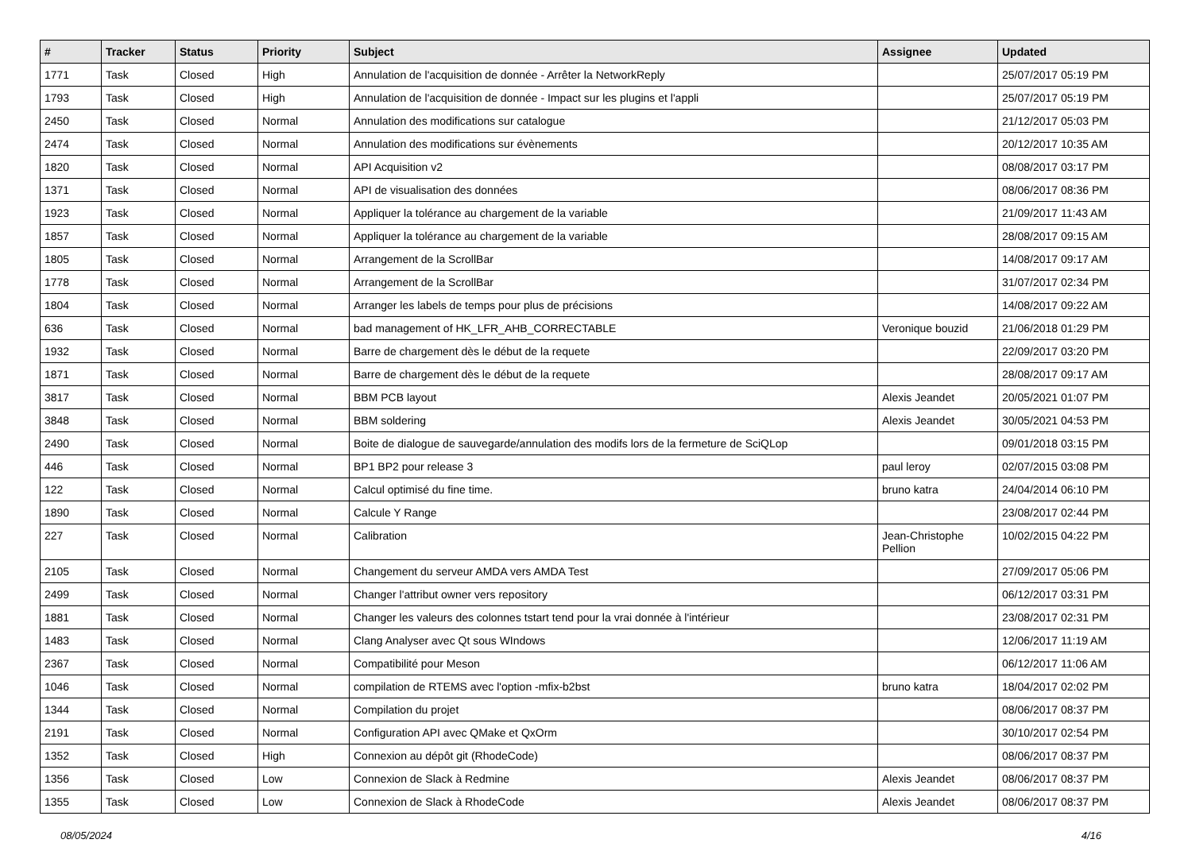| # | Tracker | Status | Priority | Subject | Assignee | Updated |
| --- | --- | --- | --- | --- | --- | --- |
| 1771 | Task | Closed | High | Annulation de l'acquisition de donnée - Arrêter la NetworkReply | | 25/07/2017 05:19 PM |
| 1793 | Task | Closed | High | Annulation de l'acquisition de donnée - Impact sur les plugins et l'appli | | 25/07/2017 05:19 PM |
| 2450 | Task | Closed | Normal | Annulation des modifications sur catalogue | | 21/12/2017 05:03 PM |
| 2474 | Task | Closed | Normal | Annulation des modifications sur évènements | | 20/12/2017 10:35 AM |
| 1820 | Task | Closed | Normal | API Acquisition v2 | | 08/08/2017 03:17 PM |
| 1371 | Task | Closed | Normal | API de visualisation des données | | 08/06/2017 08:36 PM |
| 1923 | Task | Closed | Normal | Appliquer la tolérance au chargement de la variable | | 21/09/2017 11:43 AM |
| 1857 | Task | Closed | Normal | Appliquer la tolérance au chargement de la variable | | 28/08/2017 09:15 AM |
| 1805 | Task | Closed | Normal | Arrangement de la ScrollBar | | 14/08/2017 09:17 AM |
| 1778 | Task | Closed | Normal | Arrangement de la ScrollBar | | 31/07/2017 02:34 PM |
| 1804 | Task | Closed | Normal | Arranger les labels de temps pour plus de précisions | | 14/08/2017 09:22 AM |
| 636 | Task | Closed | Normal | bad management of HK_LFR_AHB_CORRECTABLE | Veronique bouzid | 21/06/2018 01:29 PM |
| 1932 | Task | Closed | Normal | Barre de chargement dès le début de la requete | | 22/09/2017 03:20 PM |
| 1871 | Task | Closed | Normal | Barre de chargement dès le début de la requete | | 28/08/2017 09:17 AM |
| 3817 | Task | Closed | Normal | BBM PCB layout | Alexis Jeandet | 20/05/2021 01:07 PM |
| 3848 | Task | Closed | Normal | BBM soldering | Alexis Jeandet | 30/05/2021 04:53 PM |
| 2490 | Task | Closed | Normal | Boite de dialogue de sauvegarde/annulation des modifs lors de la fermeture de SciQLop | | 09/01/2018 03:15 PM |
| 446 | Task | Closed | Normal | BP1 BP2 pour release 3 | paul leroy | 02/07/2015 03:08 PM |
| 122 | Task | Closed | Normal | Calcul optimisé du fine time. | bruno katra | 24/04/2014 06:10 PM |
| 1890 | Task | Closed | Normal | Calcule Y Range | | 23/08/2017 02:44 PM |
| 227 | Task | Closed | Normal | Calibration | Jean-Christophe Pellion | 10/02/2015 04:22 PM |
| 2105 | Task | Closed | Normal | Changement du serveur AMDA vers AMDA Test | | 27/09/2017 05:06 PM |
| 2499 | Task | Closed | Normal | Changer l'attribut owner vers repository | | 06/12/2017 03:31 PM |
| 1881 | Task | Closed | Normal | Changer les valeurs des colonnes tstart tend pour la vrai donnée à l'intérieur | | 23/08/2017 02:31 PM |
| 1483 | Task | Closed | Normal | Clang Analyser avec Qt sous WIndows | | 12/06/2017 11:19 AM |
| 2367 | Task | Closed | Normal | Compatibilité pour Meson | | 06/12/2017 11:06 AM |
| 1046 | Task | Closed | Normal | compilation de RTEMS avec l'option -mfix-b2bst | bruno katra | 18/04/2017 02:02 PM |
| 1344 | Task | Closed | Normal | Compilation du projet | | 08/06/2017 08:37 PM |
| 2191 | Task | Closed | Normal | Configuration API avec QMake et QxOrm | | 30/10/2017 02:54 PM |
| 1352 | Task | Closed | High | Connexion au dépôt git (RhodeCode) | | 08/06/2017 08:37 PM |
| 1356 | Task | Closed | Low | Connexion de Slack à Redmine | Alexis Jeandet | 08/06/2017 08:37 PM |
| 1355 | Task | Closed | Low | Connexion de Slack à RhodeCode | Alexis Jeandet | 08/06/2017 08:37 PM |
08/05/2024 4/16